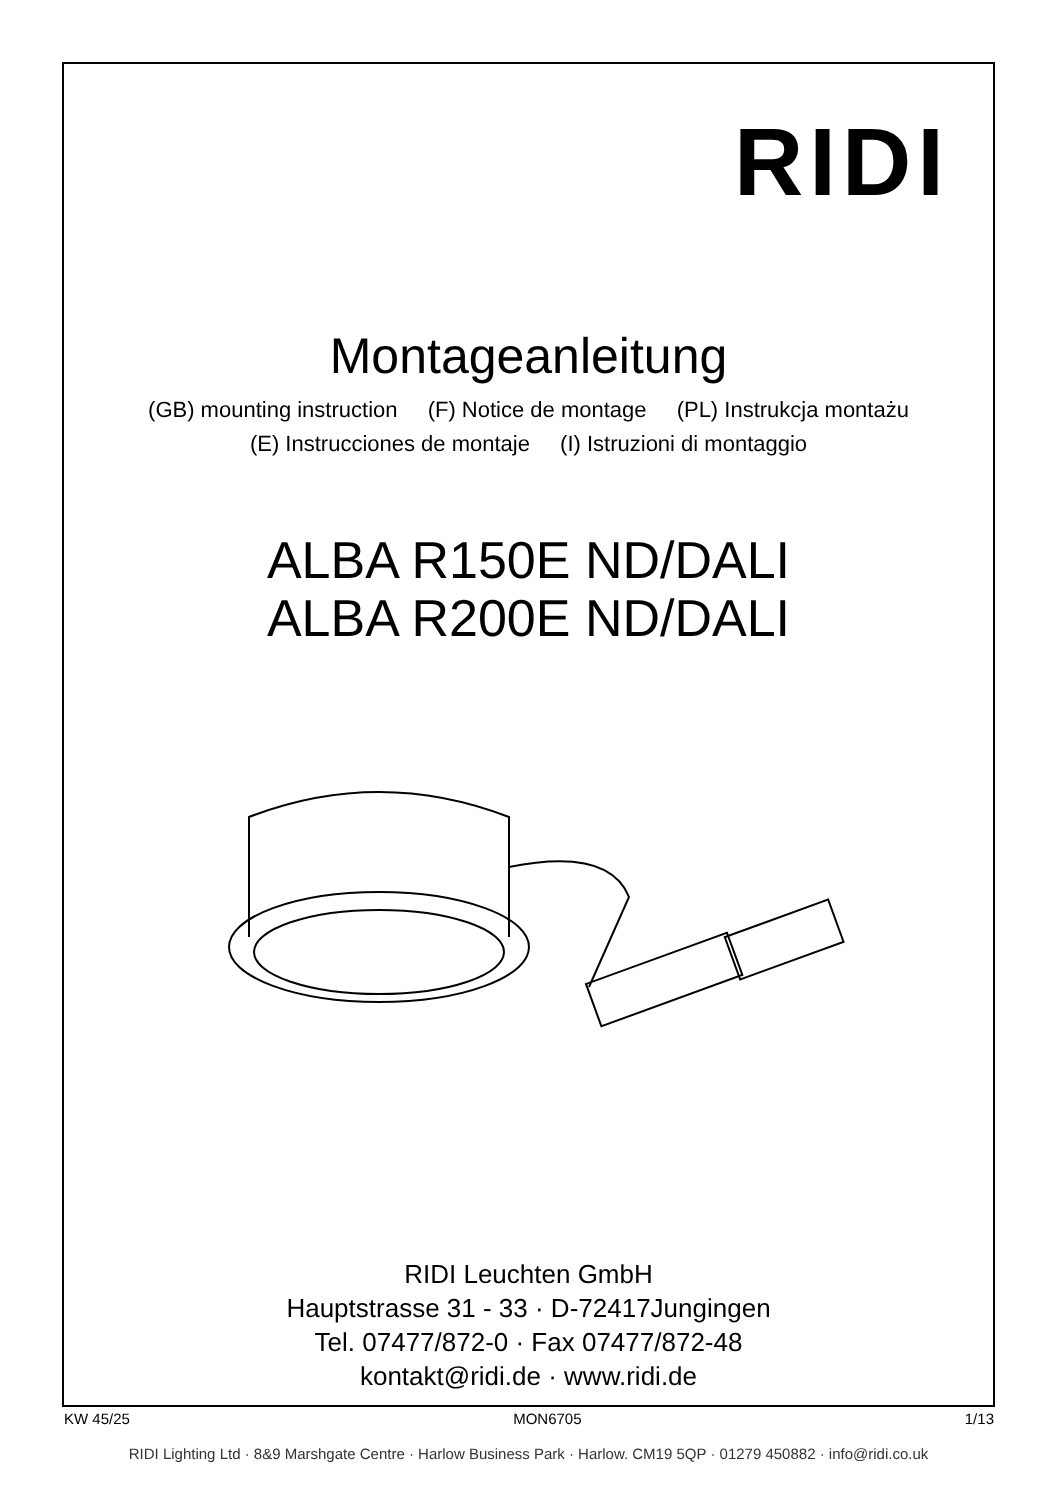RIDI
Montageanleitung
(GB) mounting instruction (F) Notice de montage (PL) Instrukcja montażu
(E) Instrucciones de montaje (I) Istruzioni di montaggio
ALBA R150E ND/DALI
ALBA R200E ND/DALI
RIDI Leuchten GmbH
Hauptstrasse 31 - 33 · D-72417Jungingen
Tel. 07477/872-0 · Fax 07477/872-48
kontakt@ridi.de · www.ridi.de
RIDI Lighting Ltd · 8&9 Marshgate Centre · Harlow Business Park · Harlow. CM19 5QP · 01279 450882 · info@ridi.co.uk
KW 45/25 MON6705 1/13